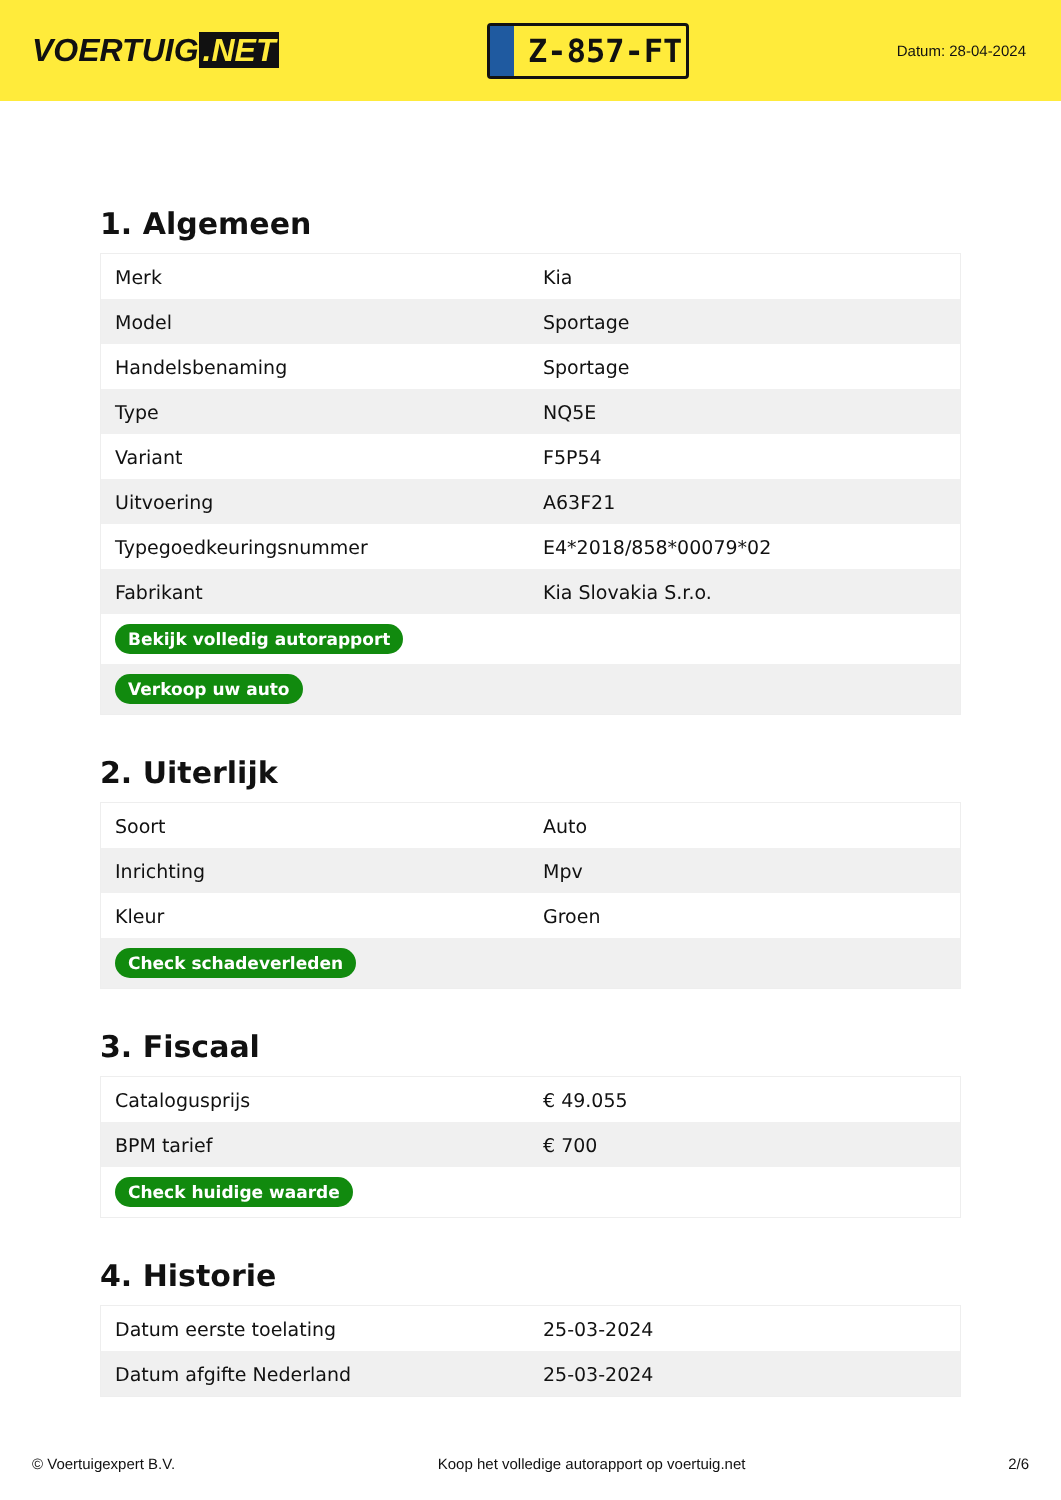VOERTUIG.NET
Z-857-FT
Datum: 28-04-2024
1. Algemeen
| Merk | Kia |
| Model | Sportage |
| Handelsbenaming | Sportage |
| Type | NQ5E |
| Variant | F5P54 |
| Uitvoering | A63F21 |
| Typegoedkeuringsnummer | E4*2018/858*00079*02 |
| Fabrikant | Kia Slovakia S.r.o. |
| Bekijk volledig autorapport | |
| Verkoop uw auto | |
2. Uiterlijk
| Soort | Auto |
| Inrichting | Mpv |
| Kleur | Groen |
| Check schadeverleden | |
3. Fiscaal
| Catalogusprijs | € 49.055 |
| BPM tarief | € 700 |
| Check huidige waarde | |
4. Historie
| Datum eerste toelating | 25-03-2024 |
| Datum afgifte Nederland | 25-03-2024 |
© Voertuigexpert B.V. Koop het volledige autorapport op voertuig.net 2/6